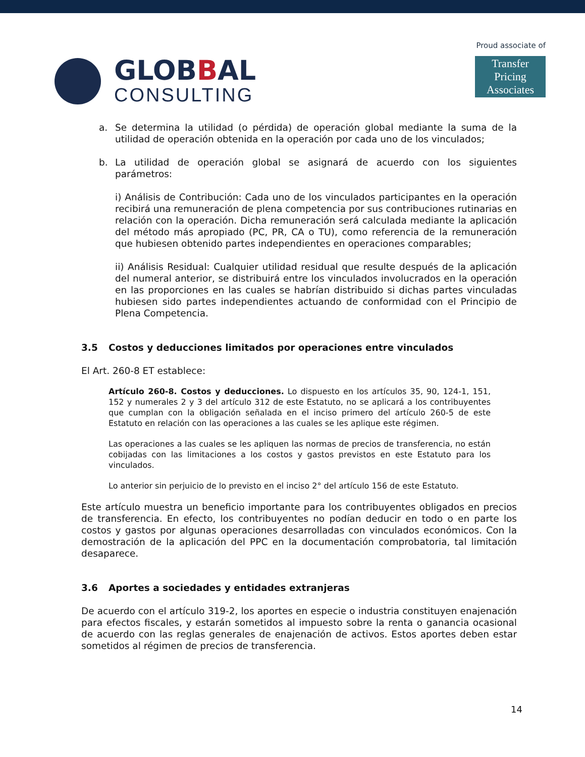GLOBBAL
CONSULTING
Proud associate of
Transfer Pricing
Associates
a. Se determina la utilidad (o pérdida) de operación global mediante la suma de la utilidad de operación obtenida en la operación por cada uno de los vinculados;
b. La utilidad de operación global se asignará de acuerdo con los siguientes parámetros:
i) Análisis de Contribución: Cada uno de los vinculados participantes en la operación recibirá una remuneración de plena competencia por sus contribuciones rutinarias en relación con la operación. Dicha remuneración será calculada mediante la aplicación del método más apropiado (PC, PR, CA o TU), como referencia de la remuneración que hubiesen obtenido partes independientes en operaciones comparables;
ii) Análisis Residual: Cualquier utilidad residual que resulte después de la aplicación del numeral anterior, se distribuirá entre los vinculados involucrados en la operación en las proporciones en las cuales se habrían distribuido si dichas partes vinculadas hubiesen sido partes independientes actuando de conformidad con el Principio de Plena Competencia.
3.5 Costos y deducciones limitados por operaciones entre vinculados
El Art. 260-8 ET establece:
Artículo 260-8. Costos y deducciones. Lo dispuesto en los artículos 35, 90, 124-1, 151, 152 y numerales 2 y 3 del artículo 312 de este Estatuto, no se aplicará a los contribuyentes que cumplan con la obligación señalada en el inciso primero del artículo 260-5 de este Estatuto en relación con las operaciones a las cuales se les aplique este régimen.
Las operaciones a las cuales se les apliquen las normas de precios de transferencia, no están cobijadas con las limitaciones a los costos y gastos previstos en este Estatuto para los vinculados.
Lo anterior sin perjuicio de lo previsto en el inciso 2° del artículo 156 de este Estatuto.
Este artículo muestra un beneficio importante para los contribuyentes obligados en precios de transferencia. En efecto, los contribuyentes no podían deducir en todo o en parte los costos y gastos por algunas operaciones desarrolladas con vinculados económicos. Con la demostración de la aplicación del PPC en la documentación comprobatoria, tal limitación desaparece.
3.6 Aportes a sociedades y entidades extranjeras
De acuerdo con el artículo 319-2, los aportes en especie o industria constituyen enajenación para efectos fiscales, y estarán sometidos al impuesto sobre la renta o ganancia ocasional de acuerdo con las reglas generales de enajenación de activos. Estos aportes deben estar sometidos al régimen de precios de transferencia.
14